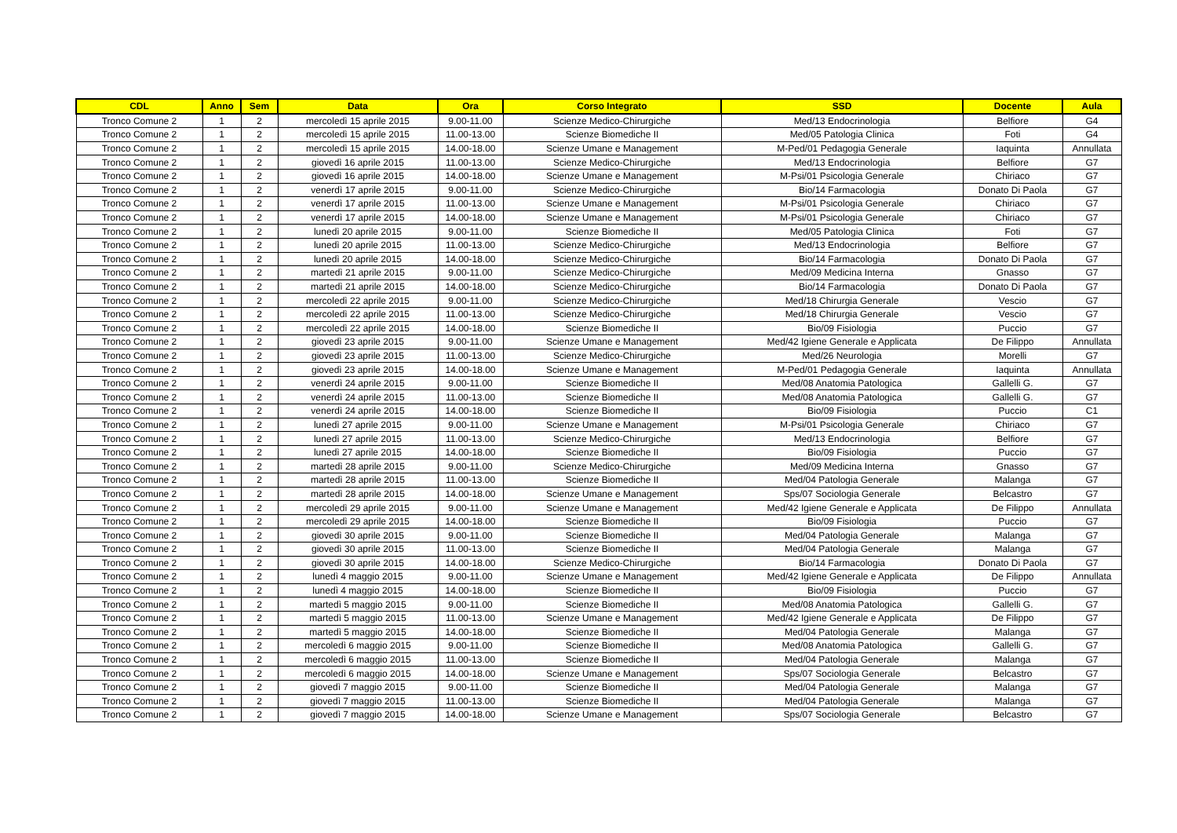| CDL | Anno | Sem | Data | Ora | Corso Integrato | SSD | Docente | Aula |
| --- | --- | --- | --- | --- | --- | --- | --- | --- |
| Tronco Comune 2 | 1 | 2 | mercoledì 15 aprile 2015 | 9.00-11.00 | Scienze Medico-Chirurgiche | Med/13 Endocrinologia | Belfiore | G4 |
| Tronco Comune 2 | 1 | 2 | mercoledì 15 aprile 2015 | 11.00-13.00 | Scienze Biomediche II | Med/05 Patologia Clinica | Foti | G4 |
| Tronco Comune 2 | 1 | 2 | mercoledì 15 aprile 2015 | 14.00-18.00 | Scienze Umane e Management | M-Ped/01 Pedagogia Generale | Iaquinta | Annullata |
| Tronco Comune 2 | 1 | 2 | giovedì 16 aprile 2015 | 11.00-13.00 | Scienze Medico-Chirurgiche | Med/13 Endocrinologia | Belfiore | G7 |
| Tronco Comune 2 | 1 | 2 | giovedì 16 aprile 2015 | 14.00-18.00 | Scienze Umane e Management | M-Psi/01 Psicologia Generale | Chiriaco | G7 |
| Tronco Comune 2 | 1 | 2 | venerdì 17 aprile 2015 | 9.00-11.00 | Scienze Medico-Chirurgiche | Bio/14 Farmacologia | Donato Di Paola | G7 |
| Tronco Comune 2 | 1 | 2 | venerdì 17 aprile 2015 | 11.00-13.00 | Scienze Umane e Management | M-Psi/01 Psicologia Generale | Chiriaco | G7 |
| Tronco Comune 2 | 1 | 2 | venerdì 17 aprile 2015 | 14.00-18.00 | Scienze Umane e Management | M-Psi/01 Psicologia Generale | Chiriaco | G7 |
| Tronco Comune 2 | 1 | 2 | lunedì 20 aprile 2015 | 9.00-11.00 | Scienze Biomediche II | Med/05 Patologia Clinica | Foti | G7 |
| Tronco Comune 2 | 1 | 2 | lunedì 20 aprile 2015 | 11.00-13.00 | Scienze Medico-Chirurgiche | Med/13 Endocrinologia | Belfiore | G7 |
| Tronco Comune 2 | 1 | 2 | lunedì 20 aprile 2015 | 14.00-18.00 | Scienze Medico-Chirurgiche | Bio/14 Farmacologia | Donato Di Paola | G7 |
| Tronco Comune 2 | 1 | 2 | martedì 21 aprile 2015 | 9.00-11.00 | Scienze Medico-Chirurgiche | Med/09 Medicina Interna | Gnasso | G7 |
| Tronco Comune 2 | 1 | 2 | martedì 21 aprile 2015 | 14.00-18.00 | Scienze Medico-Chirurgiche | Bio/14 Farmacologia | Donato Di Paola | G7 |
| Tronco Comune 2 | 1 | 2 | mercoledì 22 aprile 2015 | 9.00-11.00 | Scienze Medico-Chirurgiche | Med/18 Chirurgia Generale | Vescio | G7 |
| Tronco Comune 2 | 1 | 2 | mercoledì 22 aprile 2015 | 11.00-13.00 | Scienze Medico-Chirurgiche | Med/18 Chirurgia Generale | Vescio | G7 |
| Tronco Comune 2 | 1 | 2 | mercoledì 22 aprile 2015 | 14.00-18.00 | Scienze Biomediche II | Bio/09 Fisiologia | Puccio | G7 |
| Tronco Comune 2 | 1 | 2 | giovedì 23 aprile 2015 | 9.00-11.00 | Scienze Umane e Management | Med/42 Igiene Generale e Applicata | De Filippo | Annullata |
| Tronco Comune 2 | 1 | 2 | giovedì 23 aprile 2015 | 11.00-13.00 | Scienze Medico-Chirurgiche | Med/26 Neurologia | Morelli | G7 |
| Tronco Comune 2 | 1 | 2 | giovedì 23 aprile 2015 | 14.00-18.00 | Scienze Umane e Management | M-Ped/01 Pedagogia Generale | Iaquinta | Annullata |
| Tronco Comune 2 | 1 | 2 | venerdì 24 aprile 2015 | 9.00-11.00 | Scienze Biomediche II | Med/08 Anatomia Patologica | Gallelli G. | G7 |
| Tronco Comune 2 | 1 | 2 | venerdì 24 aprile 2015 | 11.00-13.00 | Scienze Biomediche II | Med/08 Anatomia Patologica | Gallelli G. | G7 |
| Tronco Comune 2 | 1 | 2 | venerdì 24 aprile 2015 | 14.00-18.00 | Scienze Biomediche II | Bio/09 Fisiologia | Puccio | C1 |
| Tronco Comune 2 | 1 | 2 | lunedì 27 aprile 2015 | 9.00-11.00 | Scienze Umane e Management | M-Psi/01 Psicologia Generale | Chiriaco | G7 |
| Tronco Comune 2 | 1 | 2 | lunedì 27 aprile 2015 | 11.00-13.00 | Scienze Medico-Chirurgiche | Med/13 Endocrinologia | Belfiore | G7 |
| Tronco Comune 2 | 1 | 2 | lunedì 27 aprile 2015 | 14.00-18.00 | Scienze Biomediche II | Bio/09 Fisiologia | Puccio | G7 |
| Tronco Comune 2 | 1 | 2 | martedì 28 aprile 2015 | 9.00-11.00 | Scienze Medico-Chirurgiche | Med/09 Medicina Interna | Gnasso | G7 |
| Tronco Comune 2 | 1 | 2 | martedì 28 aprile 2015 | 11.00-13.00 | Scienze Biomediche II | Med/04 Patologia Generale | Malanga | G7 |
| Tronco Comune 2 | 1 | 2 | martedì 28 aprile 2015 | 14.00-18.00 | Scienze Umane e Management | Sps/07 Sociologia Generale | Belcastro | G7 |
| Tronco Comune 2 | 1 | 2 | mercoledì 29 aprile 2015 | 9.00-11.00 | Scienze Umane e Management | Med/42 Igiene Generale e Applicata | De Filippo | Annullata |
| Tronco Comune 2 | 1 | 2 | mercoledì 29 aprile 2015 | 14.00-18.00 | Scienze Biomediche II | Bio/09 Fisiologia | Puccio | G7 |
| Tronco Comune 2 | 1 | 2 | giovedì 30 aprile 2015 | 9.00-11.00 | Scienze Biomediche II | Med/04 Patologia Generale | Malanga | G7 |
| Tronco Comune 2 | 1 | 2 | giovedì 30 aprile 2015 | 11.00-13.00 | Scienze Biomediche II | Med/04 Patologia Generale | Malanga | G7 |
| Tronco Comune 2 | 1 | 2 | giovedì 30 aprile 2015 | 14.00-18.00 | Scienze Medico-Chirurgiche | Bio/14 Farmacologia | Donato Di Paola | G7 |
| Tronco Comune 2 | 1 | 2 | lunedì 4 maggio 2015 | 9.00-11.00 | Scienze Umane e Management | Med/42 Igiene Generale e Applicata | De Filippo | Annullata |
| Tronco Comune 2 | 1 | 2 | lunedì 4 maggio 2015 | 14.00-18.00 | Scienze Biomediche II | Bio/09 Fisiologia | Puccio | G7 |
| Tronco Comune 2 | 1 | 2 | martedì 5 maggio 2015 | 9.00-11.00 | Scienze Biomediche II | Med/08 Anatomia Patologica | Gallelli G. | G7 |
| Tronco Comune 2 | 1 | 2 | martedì 5 maggio 2015 | 11.00-13.00 | Scienze Umane e Management | Med/42 Igiene Generale e Applicata | De Filippo | G7 |
| Tronco Comune 2 | 1 | 2 | martedì 5 maggio 2015 | 14.00-18.00 | Scienze Biomediche II | Med/04 Patologia Generale | Malanga | G7 |
| Tronco Comune 2 | 1 | 2 | mercoledì 6 maggio 2015 | 9.00-11.00 | Scienze Biomediche II | Med/08 Anatomia Patologica | Gallelli G. | G7 |
| Tronco Comune 2 | 1 | 2 | mercoledì 6 maggio 2015 | 11.00-13.00 | Scienze Biomediche II | Med/04 Patologia Generale | Malanga | G7 |
| Tronco Comune 2 | 1 | 2 | mercoledì 6 maggio 2015 | 14.00-18.00 | Scienze Umane e Management | Sps/07 Sociologia Generale | Belcastro | G7 |
| Tronco Comune 2 | 1 | 2 | giovedì 7 maggio 2015 | 9.00-11.00 | Scienze Biomediche II | Med/04 Patologia Generale | Malanga | G7 |
| Tronco Comune 2 | 1 | 2 | giovedì 7 maggio 2015 | 11.00-13.00 | Scienze Biomediche II | Med/04 Patologia Generale | Malanga | G7 |
| Tronco Comune 2 | 1 | 2 | giovedì 7 maggio 2015 | 14.00-18.00 | Scienze Umane e Management | Sps/07 Sociologia Generale | Belcastro | G7 |